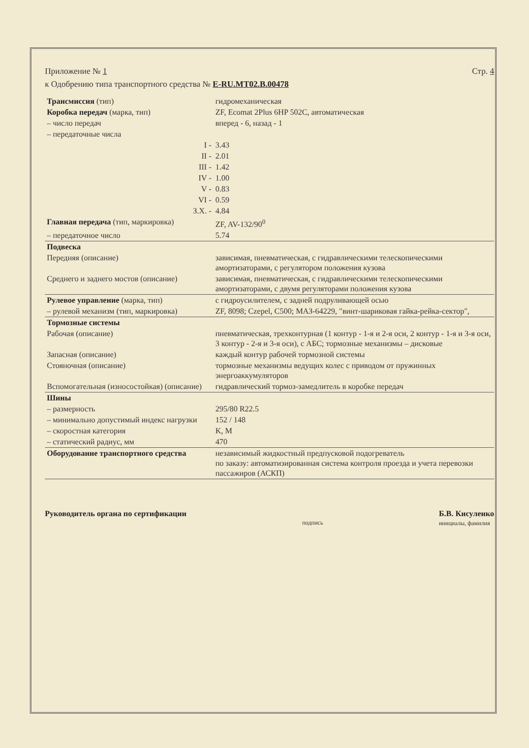Стр. 4 Приложение № 1
к Одобрению типа транспортного средства № E-RU.MT02.B.00478
| Трансмиссия (тип) | гидромеханическая |
| Коробка передач (марка, тип) | ZF, Ecomat 2Plus 6HP 502C, автоматическая |
| – число передач | вперед - 6, назад - 1 |
| – передаточные числа | |
| I - | 3.43 |
| II - | 2.01 |
| III - | 1.42 |
| IV - | 1.00 |
| V - | 0.83 |
| VI - | 0.59 |
| З.Х. - | 4.84 |
| Главная передача (тип, маркировка) | ZF, AV-132/90<sup>0</sup> |
| – передаточное число | 5.74 |
| Подвеска | |
| Передняя (описание) | зависимая, пневматическая, с гидравлическими телескопическими амортизаторами, с регулятором положения кузова |
| Среднего и заднего мостов (описание) | зависимая, пневматическая, с гидравлическими телескопическими амортизаторами, с двумя регуляторами положения кузова |
| Рулевое управление (марка, тип) | с гидроусилителем, с задней подруливающей осью |
| – рулевой механизм (тип, маркировка) | ZF, 8098; Czepel, C500; МАЗ-64229, "винт-шариковая гайка-рейка-сектор", |
| Тормозные системы | |
| Рабочая (описание) | пневматическая, трехконтурная (1 контур - 1-я и 2-я оси, 2 контур - 1-я и 3-я оси, 3 контур - 2-я и 3-я оси), с АБС; тормозные механизмы – дисковые |
| Запасная (описание) | каждый контур рабочей тормозной системы |
| Стояночная (описание) | тормозные механизмы ведущих колес с приводом от пружинных энергоаккумуляторов |
| Вспомогательная (износостойкая) (описание) | гидравлический тормоз-замедлитель в коробке передач |
| Шины | |
| – размерность | 295/80 R22.5 |
| – минимально допустимый индекс нагрузки | 152 / 148 |
| – скоростная категория | K, M |
| – статический радиус, мм | 470 |
| Оборудование транспортного средства | независимый жидкостный предпусковой подогреватель по заказу: автоматизированная система контроля проезда и учета перевозки пассажиров (АСКП) |
Руководитель органа по сертификации подпись Б.В. Кисуленко
инициалы, фамилия